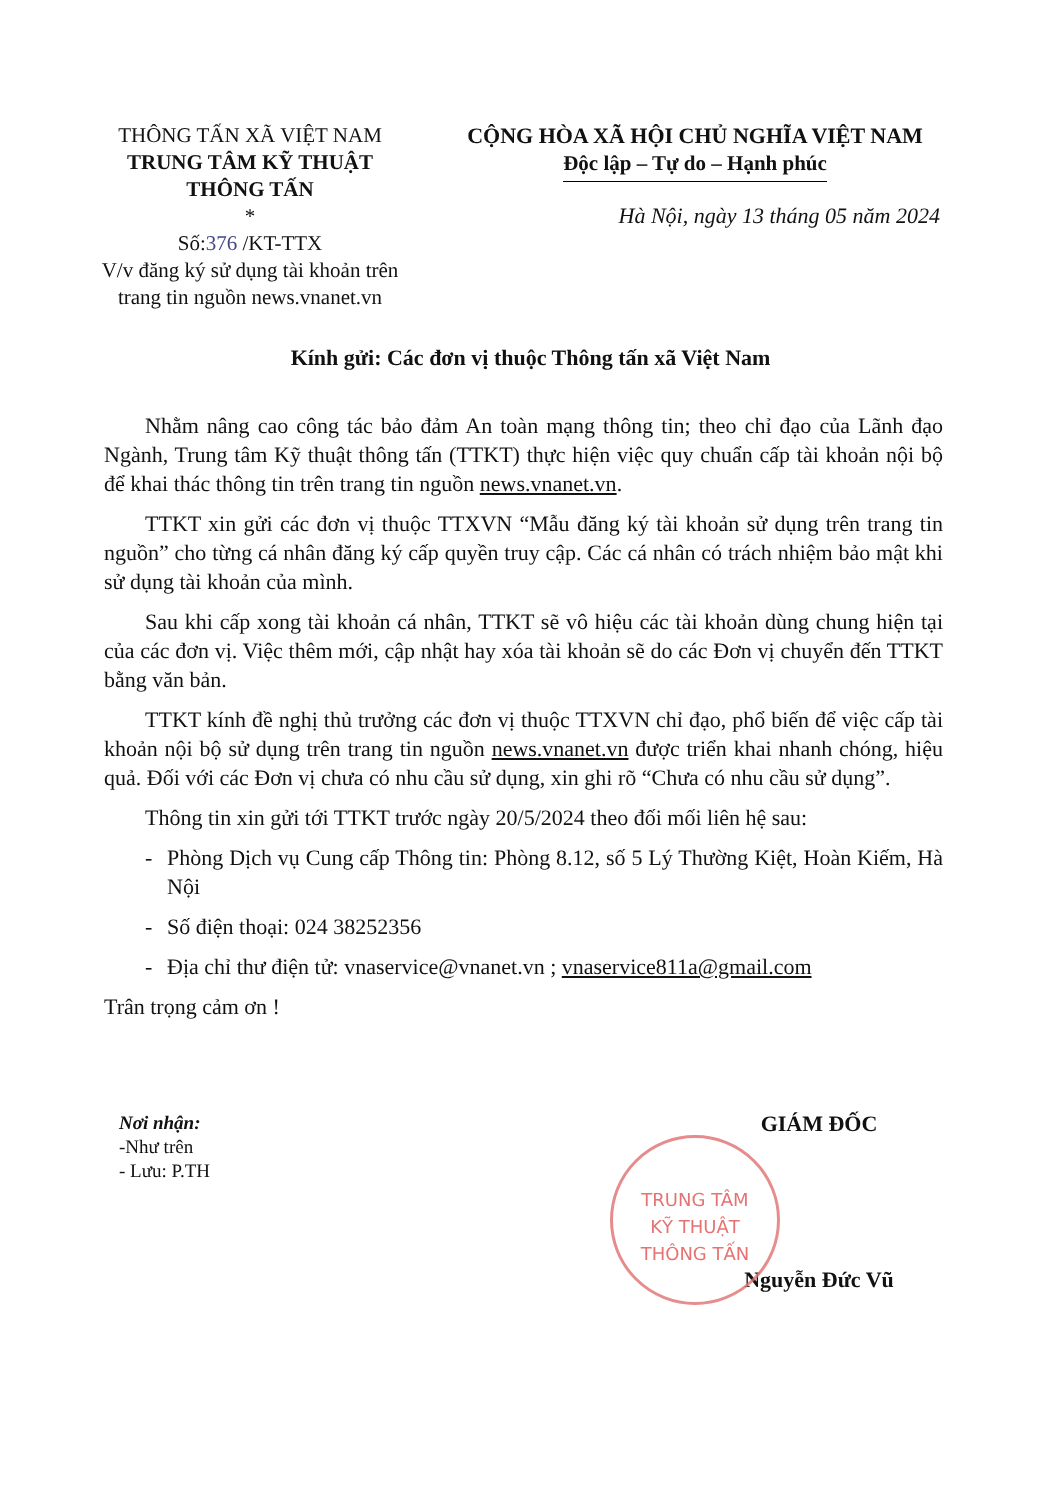THÔNG TẤN XÃ VIỆT NAM
TRUNG TÂM KỸ THUẬT
THÔNG TẤN
*
Số:376 /KT-TTX
V/v đăng ký sử dụng tài khoản trên trang tin nguồn news.vnanet.vn
CỘNG HÒA XÃ HỘI CHỦ NGHĨA VIỆT NAM
Độc lập – Tự do – Hạnh phúc
Hà Nội, ngày 13 tháng 05 năm 2024
Kính gửi: Các đơn vị thuộc Thông tấn xã Việt Nam
Nhằm nâng cao công tác bảo đảm An toàn mạng thông tin; theo chỉ đạo của Lãnh đạo Ngành, Trung tâm Kỹ thuật thông tấn (TTKT) thực hiện việc quy chuẩn cấp tài khoản nội bộ để khai thác thông tin trên trang tin nguồn news.vnanet.vn.
TTKT xin gửi các đơn vị thuộc TTXVN “Mẫu đăng ký tài khoản sử dụng trên trang tin nguồn” cho từng cá nhân đăng ký cấp quyền truy cập. Các cá nhân có trách nhiệm bảo mật khi sử dụng tài khoản của mình.
Sau khi cấp xong tài khoản cá nhân, TTKT sẽ vô hiệu các tài khoản dùng chung hiện tại của các đơn vị. Việc thêm mới, cập nhật hay xóa tài khoản sẽ do các Đơn vị chuyển đến TTKT bằng văn bản.
TTKT kính đề nghị thủ trưởng các đơn vị thuộc TTXVN chỉ đạo, phổ biến để việc cấp tài khoản nội bộ sử dụng trên trang tin nguồn news.vnanet.vn được triển khai nhanh chóng, hiệu quả. Đối với các Đơn vị chưa có nhu cầu sử dụng, xin ghi rõ “Chưa có nhu cầu sử dụng”.
Thông tin xin gửi tới TTKT trước ngày 20/5/2024 theo đối mối liên hệ sau:
- Phòng Dịch vụ Cung cấp Thông tin: Phòng 8.12, số 5 Lý Thường Kiệt, Hoàn Kiếm, Hà Nội
- Số điện thoại: 024 38252356
- Địa chỉ thư điện tử: vnaservice@vnanet.vn ; vnaservice811a@gmail.com
Trân trọng cảm ơn !
Nơi nhận:
-Như trên
- Lưu: P.TH
GIÁM ĐỐC
Nguyễn Đức Vũ
TRUNG TÂM
KỸ THUẬT
THÔNG TẤN